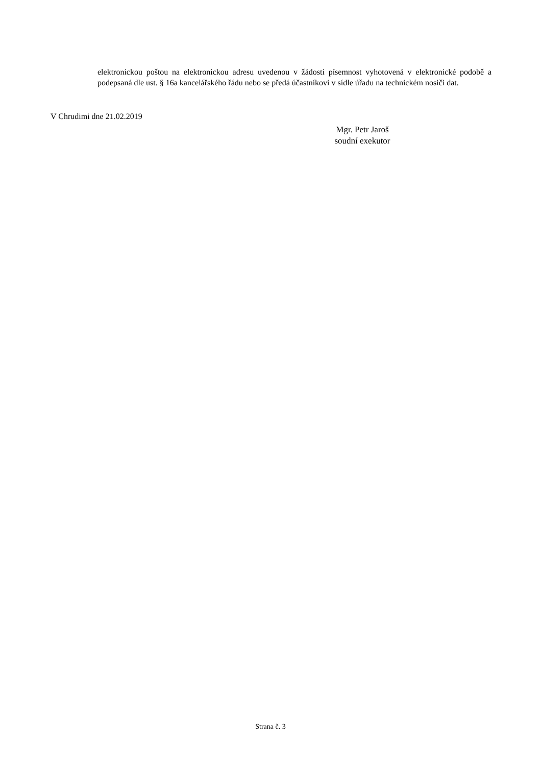elektronickou poštou na elektronickou adresu uvedenou v žádosti písemnost vyhotovená v elektronické podobě a podepsaná dle ust. § 16a kancelářského řádu nebo se předá účastníkovi v sídle úřadu na technickém nosiči dat.
V Chrudimi dne 21.02.2019
Mgr. Petr Jaroš
soudní exekutor
Strana č. 3